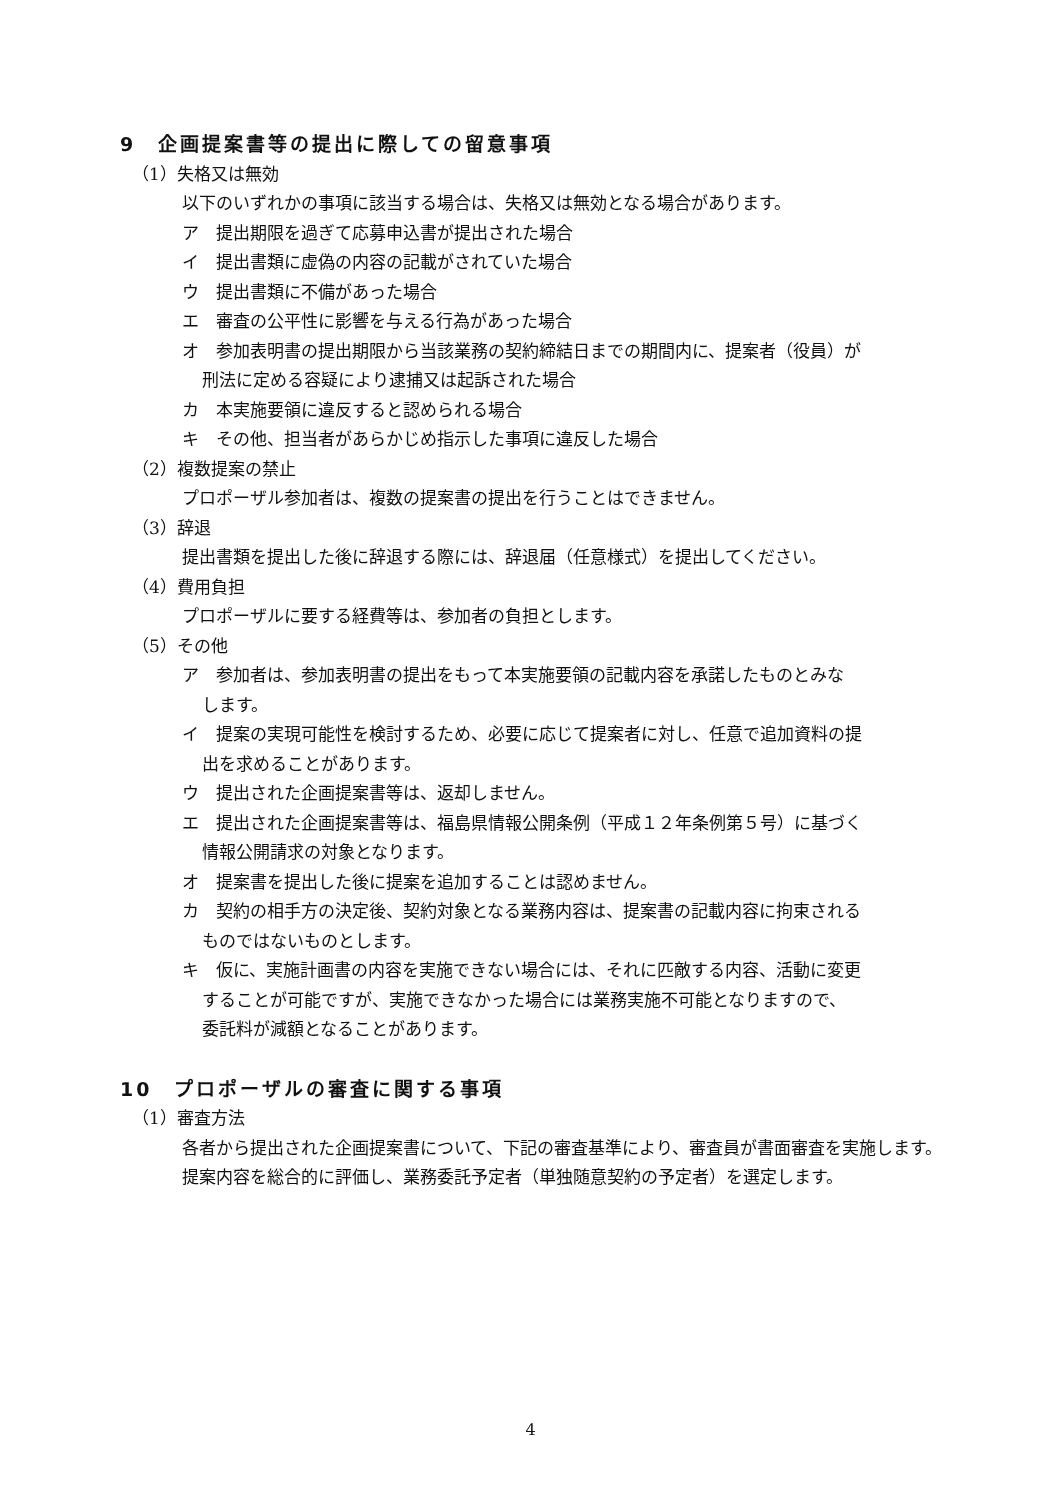9　企画提案書等の提出に際しての留意事項
（1）失格又は無効
以下のいずれかの事項に該当する場合は、失格又は無効となる場合があります。
ア　提出期限を過ぎて応募申込書が提出された場合
イ　提出書類に虚偽の内容の記載がされていた場合
ウ　提出書類に不備があった場合
エ　審査の公平性に影響を与える行為があった場合
オ　参加表明書の提出期限から当該業務の契約締結日までの期間内に、提案者（役員）が
刑法に定める容疑により逮捕又は起訴された場合
カ　本実施要領に違反すると認められる場合
キ　その他、担当者があらかじめ指示した事項に違反した場合
（2）複数提案の禁止
プロポーザル参加者は、複数の提案書の提出を行うことはできません。
（3）辞退
提出書類を提出した後に辞退する際には、辞退届（任意様式）を提出してください。
（4）費用負担
プロポーザルに要する経費等は、参加者の負担とします。
（5）その他
ア　参加者は、参加表明書の提出をもって本実施要領の記載内容を承諾したものとみな
します。
イ　提案の実現可能性を検討するため、必要に応じて提案者に対し、任意で追加資料の提
出を求めることがあります。
ウ　提出された企画提案書等は、返却しません。
エ　提出された企画提案書等は、福島県情報公開条例（平成１２年条例第５号）に基づく
情報公開請求の対象となります。
オ　提案書を提出した後に提案を追加することは認めません。
カ　契約の相手方の決定後、契約対象となる業務内容は、提案書の記載内容に拘束される
ものではないものとします。
キ　仮に、実施計画書の内容を実施できない場合には、それに匹敵する内容、活動に変更
することが可能ですが、実施できなかった場合には業務実施不可能となりますので、
委託料が減額となることがあります。
10　プロポーザルの審査に関する事項
（1）審査方法
　各者から提出された企画提案書について、下記の審査基準により、審査員が書面審査を実施します。
　提案内容を総合的に評価し、業務委託予定者（単独随意契約の予定者）を選定します。
4